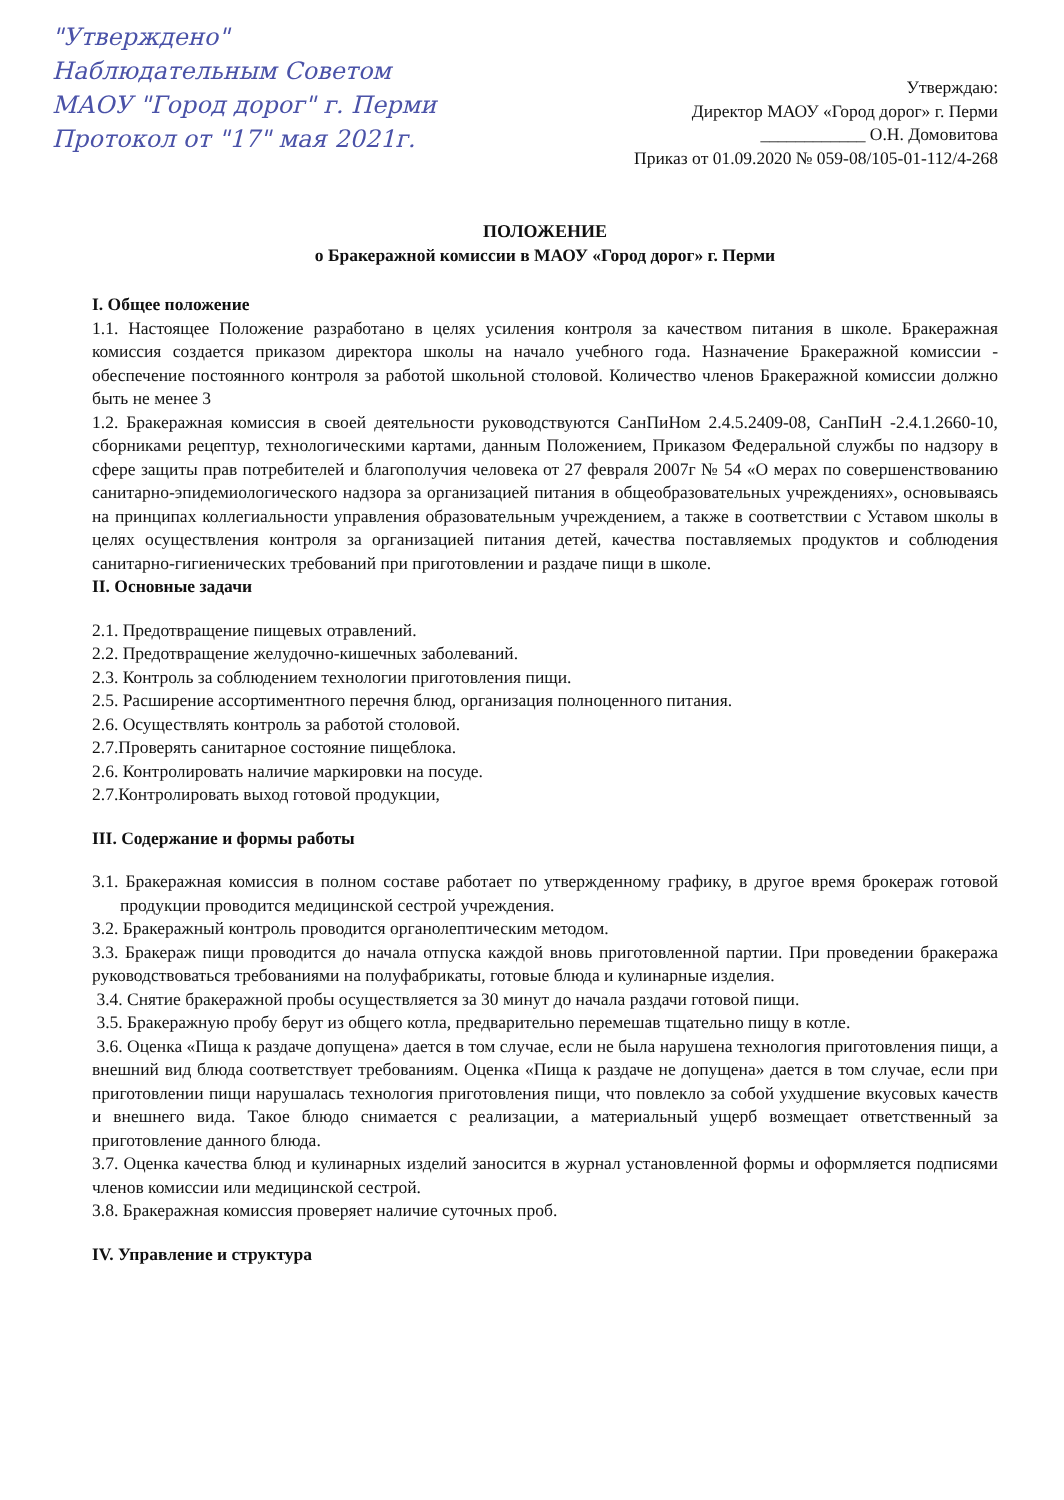"Утверждено"
Наблюдательным Советом
МАОУ "Город дорог" г. Перми
Протокол от "17" мая 2021г.
Утверждаю:
Директор МАОУ «Город дорог» г. Перми
____________ О.Н. Домовитова
Приказ от 01.09.2020 № 059-08/105-01-112/4-268
ПОЛОЖЕНИЕ
о Бракеражной комиссии в МАОУ «Город дорог» г. Перми
I. Общее положение
1.1. Настоящее Положение разработано в целях усиления контроля за качеством питания в школе. Бракеражная комиссия создается приказом директора школы на начало учебного года. Назначение Бракеражной комиссии - обеспечение постоянного контроля за работой школьной столовой. Количество членов Бракеражной комиссии должно быть не менее 3
1.2. Бракеражная комиссия в своей деятельности руководствуются СанПиНом 2.4.5.2409-08, СанПиН -2.4.1.2660-10, сборниками рецептур, технологическими картами, данным Положением, Приказом Федеральной службы по надзору в сфере защиты прав потребителей и благополучия человека от 27 февраля 2007г № 54 «О мерах по совершенствованию санитарно-эпидемиологического надзора за организацией питания в общеобразовательных учреждениях», основываясь на принципах коллегиальности управления образовательным учреждением, а также в соответствии с Уставом школы в целях осуществления контроля за организацией питания детей, качества поставляемых продуктов и соблюдения санитарно-гигиенических требований при приготовлении и раздаче пищи в школе.
II. Основные задачи
2.1. Предотвращение пищевых отравлений.
2.2. Предотвращение желудочно-кишечных заболеваний.
2.3. Контроль за соблюдением технологии приготовления пищи.
2.5. Расширение ассортиментного перечня блюд, организация полноценного питания.
2.6. Осуществлять контроль за работой столовой.
2.7.Проверять санитарное состояние пищеблока.
2.6. Контролировать наличие маркировки на посуде.
2.7.Контролировать выход готовой продукции,
III. Содержание и формы работы
3.1. Бракеражная комиссия в полном составе работает по утвержденному графику, в другое время брокераж готовой продукции проводится медицинской сестрой учреждения.
3.2. Бракеражный контроль проводится органолептическим методом.
3.3. Бракераж пищи проводится до начала отпуска каждой вновь приготовленной партии. При проведении бракеража руководствоваться требованиями на полуфабрикаты, готовые блюда и кулинарные изделия.
3.4. Снятие бракеражной пробы осуществляется за 30 минут до начала раздачи готовой пищи.
3.5. Бракеражную пробу берут из общего котла, предварительно перемешав тщательно пищу в котле.
3.6. Оценка «Пища к раздаче допущена» дается в том случае, если не была нарушена технология приготовления пищи, а внешний вид блюда соответствует требованиям. Оценка «Пища к раздаче не допущена» дается в том случае, если при приготовлении пищи нарушалась технология приготовления пищи, что повлекло за собой ухудшение вкусовых качеств и внешнего вида. Такое блюдо снимается с реализации, а материальный ущерб возмещает ответственный за приготовление данного блюда.
3.7. Оценка качества блюд и кулинарных изделий заносится в журнал установленной формы и оформляется подписями членов комиссии или медицинской сестрой.
3.8. Бракеражная комиссия проверяет наличие суточных проб.
IV. Управление и структура